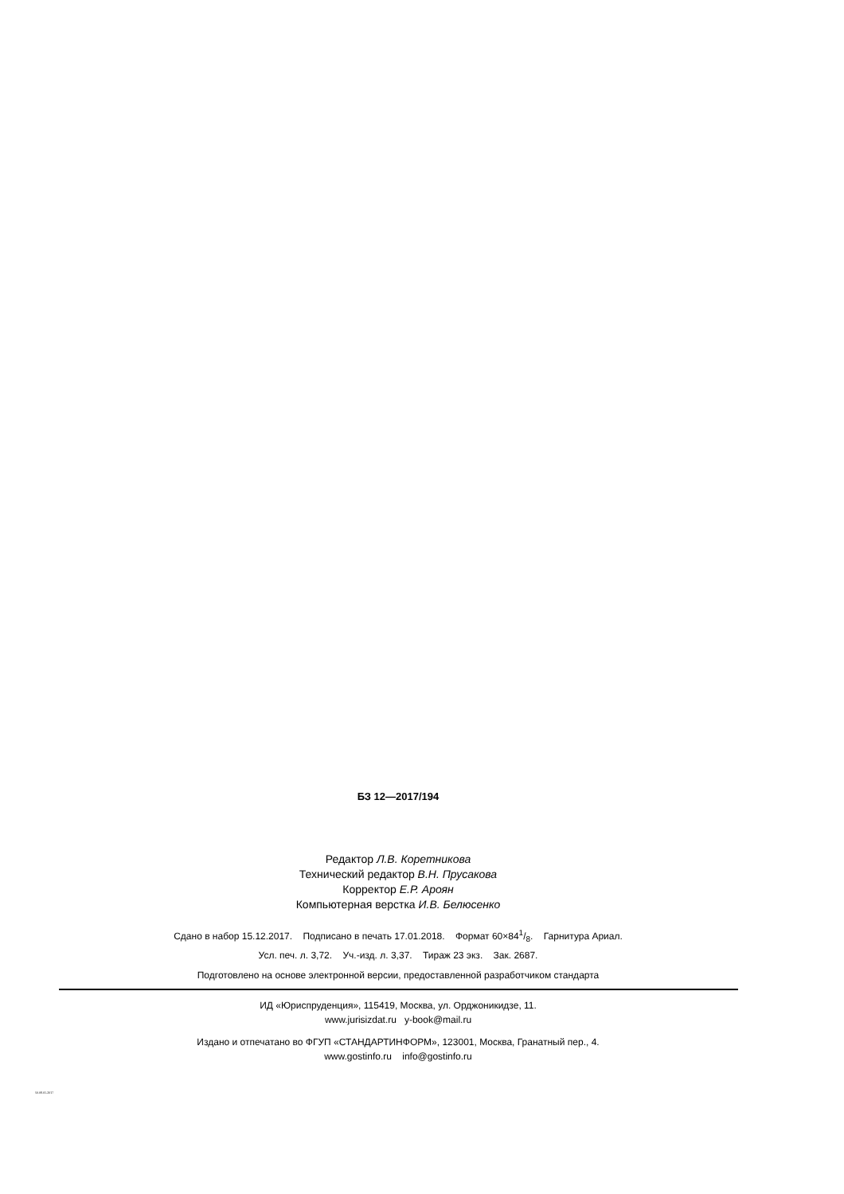БЗ 12—2017/194
Редактор Л.В. Коретникова
Технический редактор В.Н. Прусакова
Корректор Е.Р. Ароян
Компьютерная верстка И.В. Белюсенко
Сдано в набор 15.12.2017. Подписано в печать 17.01.2018. Формат 60×841/8. Гарнитура Ариал.
Усл. печ. л. 3,72. Уч.-изд. л. 3,37. Тираж 23 экз. Зак. 2687.
Подготовлено на основе электронной версии, предоставленной разработчиком стандарта
ИД «Юриспруденция», 115419, Москва, ул. Орджоникидзе, 11.
www.jurisizdat.ru y-book@mail.ru
Издано и отпечатано во ФГУП «СТАНДАРТИНФОРМ», 123001, Москва, Гранатный пер., 4.
www.gostinfo.ru info@gostinfo.ru
50.08.01-2017